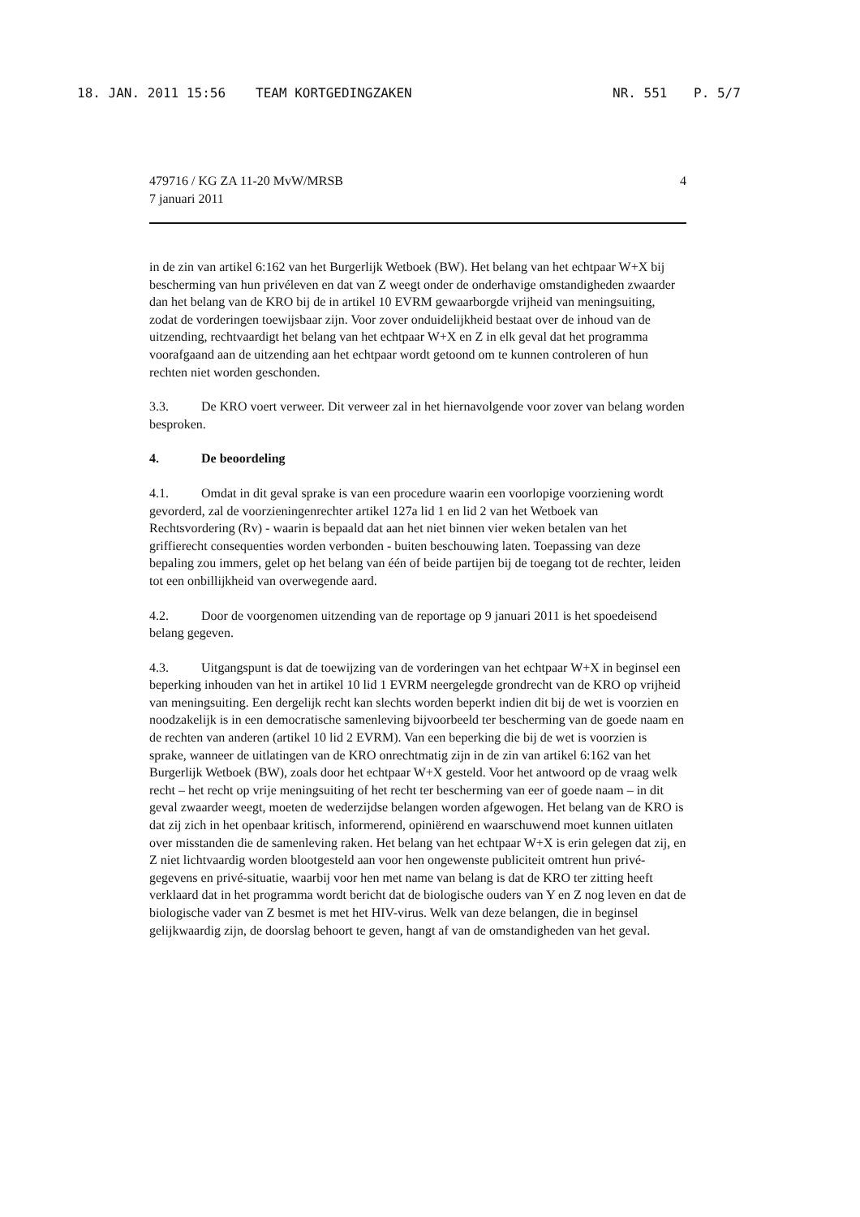18. JAN. 2011 15:56 TEAM KORTGEDINGZAKEN NR. 551 P. 5/7
479716 / KG ZA 11-20 MvW/MRSB
7 januari 2011
4
in de zin van artikel 6:162 van het Burgerlijk Wetboek (BW). Het belang van het echtpaar W+X bij bescherming van hun privéleven en dat van Z weegt onder de onderhavige omstandigheden zwaarder dan het belang van de KRO bij de in artikel 10 EVRM gewaarborgde vrijheid van meningsuiting, zodat de vorderingen toewijsbaar zijn. Voor zover onduidelijkheid bestaat over de inhoud van de uitzending, rechtvaardigt het belang van het echtpaar W+X en Z in elk geval dat het programma voorafgaand aan de uitzending aan het echtpaar wordt getoond om te kunnen controleren of hun rechten niet worden geschonden.
3.3. De KRO voert verweer. Dit verweer zal in het hiernavolgende voor zover van belang worden besproken.
4. De beoordeling
4.1. Omdat in dit geval sprake is van een procedure waarin een voorlopige voorziening wordt gevorderd, zal de voorzieningenrechter artikel 127a lid 1 en lid 2 van het Wetboek van Rechtsvordering (Rv) - waarin is bepaald dat aan het niet binnen vier weken betalen van het griffierecht consequenties worden verbonden - buiten beschouwing laten. Toepassing van deze bepaling zou immers, gelet op het belang van één of beide partijen bij de toegang tot de rechter, leiden tot een onbillijkheid van overwegende aard.
4.2. Door de voorgenomen uitzending van de reportage op 9 januari 2011 is het spoedeisend belang gegeven.
4.3. Uitgangspunt is dat de toewijzing van de vorderingen van het echtpaar W+X in beginsel een beperking inhouden van het in artikel 10 lid 1 EVRM neergelegde grondrecht van de KRO op vrijheid van meningsuiting. Een dergelijk recht kan slechts worden beperkt indien dit bij de wet is voorzien en noodzakelijk is in een democratische samenleving bijvoorbeeld ter bescherming van de goede naam en de rechten van anderen (artikel 10 lid 2 EVRM). Van een beperking die bij de wet is voorzien is sprake, wanneer de uitlatingen van de KRO onrechtmatig zijn in de zin van artikel 6:162 van het Burgerlijk Wetboek (BW), zoals door het echtpaar W+X gesteld. Voor het antwoord op de vraag welk recht – het recht op vrije meningsuiting of het recht ter bescherming van eer of goede naam – in dit geval zwaarder weegt, moeten de wederzijdse belangen worden afgewogen. Het belang van de KRO is dat zij zich in het openbaar kritisch, informerend, opiniërend en waarschuwend moet kunnen uitlaten over misstanden die de samenleving raken. Het belang van het echtpaar W+X is erin gelegen dat zij, en Z niet lichtvaardig worden blootgesteld aan voor hen ongewenste publiciteit omtrent hun privé-gegevens en privé-situatie, waarbij voor hen met name van belang is dat de KRO ter zitting heeft verklaard dat in het programma wordt bericht dat de biologische ouders van Y en Z nog leven en dat de biologische vader van Z besmet is met het HIV-virus. Welk van deze belangen, die in beginsel gelijkwaardig zijn, de doorslag behoort te geven, hangt af van de omstandigheden van het geval.